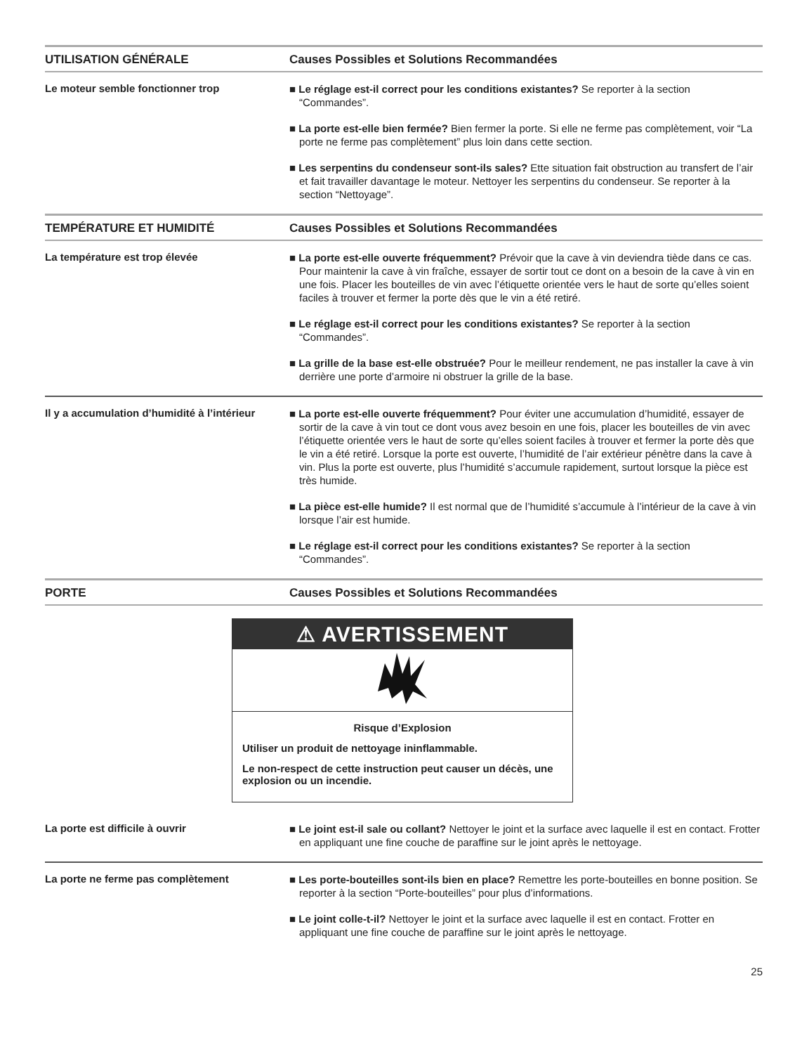| UTILISATION GÉNÉRALE | Causes Possibles et Solutions Recommandées |
| --- | --- |
| Le moteur semble fonctionner trop | ■ Le réglage est-il correct pour les conditions existantes? Se reporter à la section “Commandes”. ■ La porte est-elle bien fermée? Bien fermer la porte. Si elle ne ferme pas complètement, voir “La porte ne ferme pas complètement” plus loin dans cette section. ■ Les serpentins du condenseur sont-ils sales? Ette situation fait obstruction au transfert de l’air et fait travailler davantage le moteur. Nettoyer les serpentins du condenseur. Se reporter à la section “Nettoyage”. |
| TEMPÉRATURE ET HUMIDITÉ | Causes Possibles et Solutions Recommandées |
| La température est trop élevée | ■ La porte est-elle ouverte fréquemment? Prévoir que la cave à vin deviendra tiède dans ce cas. Pour maintenir la cave à vin fraîche, essayer de sortir tout ce dont on a besoin de la cave à vin en une fois. Placer les bouteilles de vin avec l’étiquette orientée vers le haut de sorte qu’elles soient faciles à trouver et fermer la porte dès que le vin a été retiré. ■ Le réglage est-il correct pour les conditions existantes? Se reporter à la section “Commandes”. ■ La grille de la base est-elle obstruée? Pour le meilleur rendement, ne pas installer la cave à vin derrière une porte d’armoire ni obstruer la grille de la base. |
| Il y a accumulation d’humidité à l’intérieur | ■ La porte est-elle ouverte fréquemment? Pour éviter une accumulation d’humidité, essayer de sortir de la cave à vin tout ce dont vous avez besoin en une fois, placer les bouteilles de vin avec l’étiquette orientée vers le haut de sorte qu’elles soient faciles à trouver et fermer la porte dès que le vin a été retiré. Lorsque la porte est ouverte, l’humidité de l’air extérieur pénètre dans la cave à vin. Plus la porte est ouverte, plus l’humidité s’accumule rapidement, surtout lorsque la pièce est très humide. ■ La pièce est-elle humide? Il est normal que de l’humidité s’accumule à l’intérieur de la cave à vin lorsque l’air est humide. ■ Le réglage est-il correct pour les conditions existantes? Se reporter à la section “Commandes”. |
| PORTE | Causes Possibles et Solutions Recommandées |
| ⚠ AVERTISSEMENT Risque d’Explosion Utiliser un produit de nettoyage ininflammable. Le non-respect de cette instruction peut causer un décès, une explosion ou un incendie. | |
| La porte est difficile à ouvrir | ■ Le joint est-il sale ou collant? Nettoyer le joint et la surface avec laquelle il est en contact. Frotter en appliquant une fine couche de paraffine sur le joint après le nettoyage. |
| La porte ne ferme pas complètement | ■ Les porte-bouteilles sont-ils bien en place? Remettre les porte-bouteilles en bonne position. Se reporter à la section “Porte-bouteilles” pour plus d’informations. ■ Le joint colle-t-il? Nettoyer le joint et la surface avec laquelle il est en contact. Frotter en appliquant une fine couche de paraffine sur le joint après le nettoyage. |
25